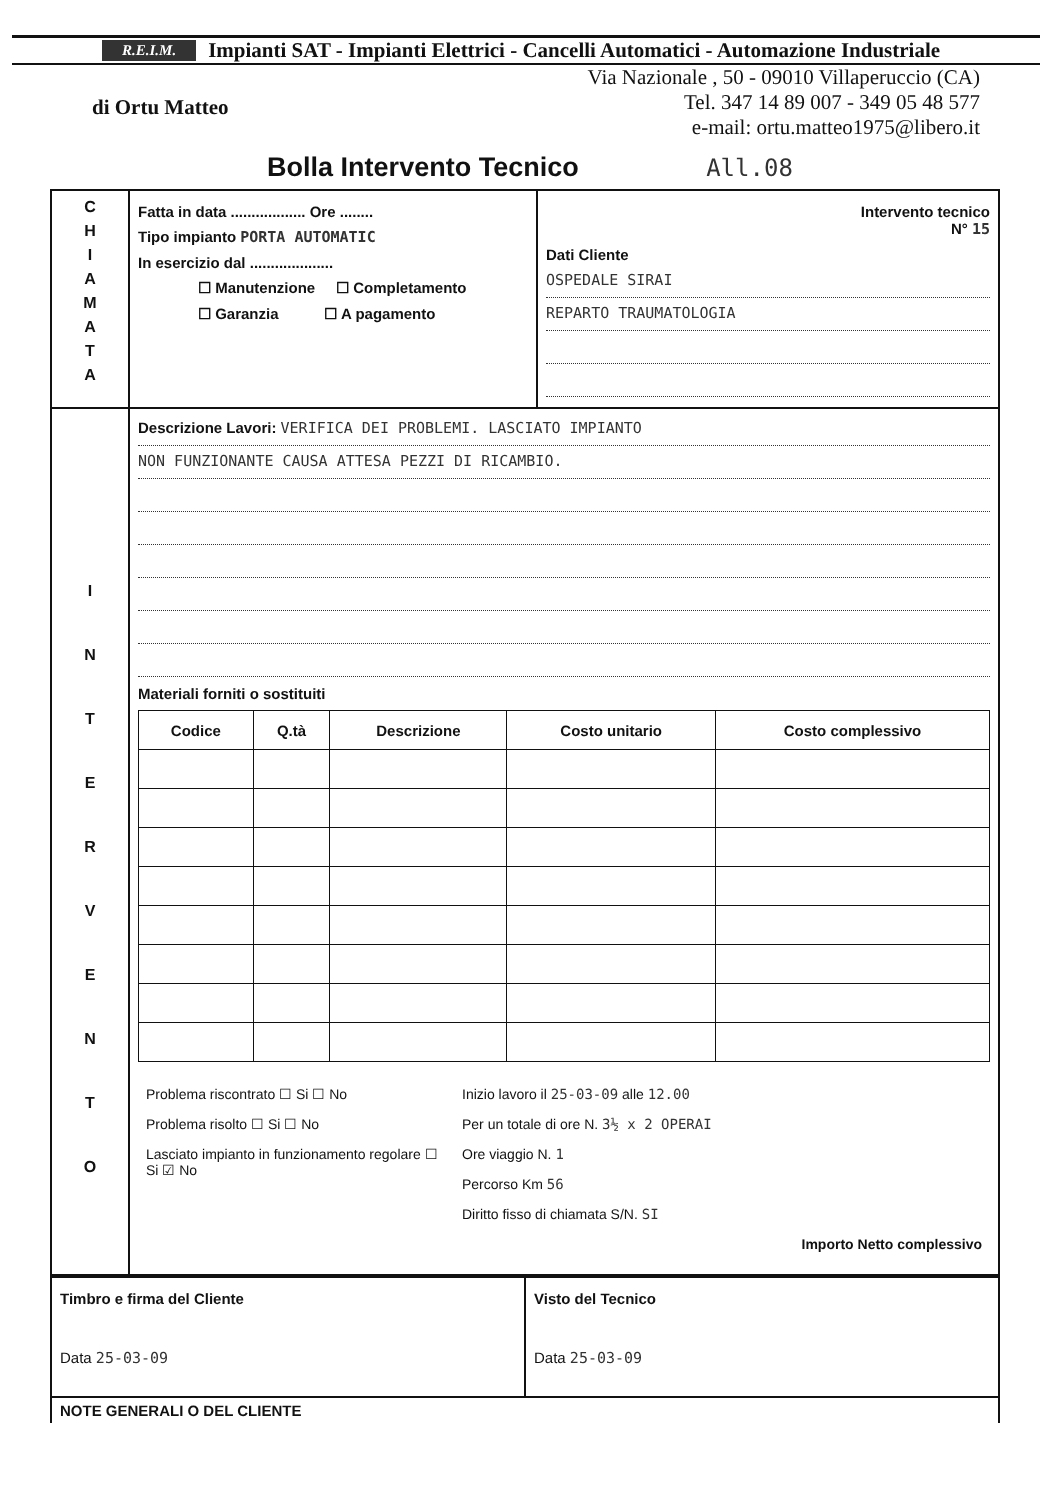R.E.I.M. Impianti SAT - Impianti Elettrici - Cancelli Automatici - Automazione Industriale
di Ortu Matteo
Via Nazionale , 50 - 09010 Villaperuccio (CA)
Tel. 347 14 89 007 - 349 05 48 577
e-mail: ortu.matteo1975@libero.it
Bolla Intervento Tecnico All.08
| C H I A M A T A | Fatta in data .................. Ore ........ Tipo impianto PORTA AUTOMATIC In esercizio dal .................... ☐ Manutenzione ☐ Completamento ☐ Garanzia ☐ A pagamento | Intervento tecnico N° 15 Dati Cliente OSPEDALE SIRAI REPARTO TRAUMATOLOGIA |
| I N T E R V E N T O | Descrizione Lavori: VERIFICA DEI PROBLEMI. LASCIATO IMPIANTO NON FUNZIONANTE CAUSA ATTESA PEZZI DI RICAMBIO. Materiali forniti o sostituiti / Codice / Q.tà / Descrizione / Costo unitario / Costo complessivo / / --- / --- / --- / --- / --- / / Problema riscontrato ☐ Si ☐ No Problema risolto ☐ Si ☐ No Lasciato impianto in funzionamento regolare ☐ Si ☑ No / Inizio lavoro il 25-03-09 alle 12.00 Per un totale di ore N. 3½ x 2 OPERAI Ore viaggio N. 1 Percorso Km 56 Diritto fisso di chiamata S/N. SI Importo Netto complessivo / | |
| Timbro e firma del Cliente Data 25-03-09 | Visto del Tecnico Data 25-03-09 |
| NOTE GENERALI O DEL CLIENTE | |